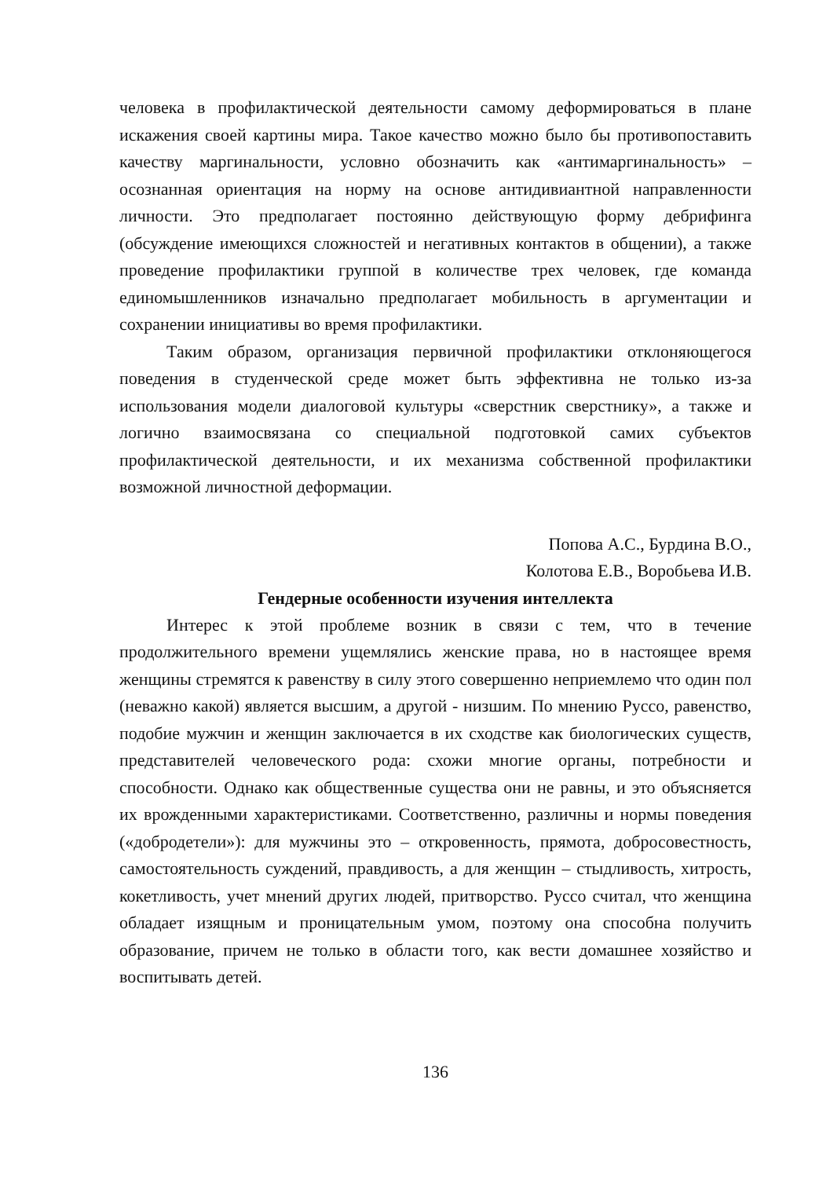человека в профилактической деятельности самому деформироваться в плане искажения своей картины мира. Такое качество можно было бы противопоставить качеству маргинальности, условно обозначить как «антимаргинальность» – осознанная ориентация на норму на основе антидивиантной направленности личности. Это предполагает постоянно действующую форму дебрифинга (обсуждение имеющихся сложностей и негативных контактов в общении), а также проведение профилактики группой в количестве трех человек, где команда единомышленников изначально предполагает мобильность в аргументации и сохранении инициативы во время профилактики.
Таким образом, организация первичной профилактики отклоняющегося поведения в студенческой среде может быть эффективна не только из-за использования модели диалоговой культуры «сверстник сверстнику», а также и логично взаимосвязана со специальной подготовкой самих субъектов профилактической деятельности, и их механизма собственной профилактики возможной личностной деформации.
Попова А.С., Бурдина В.О.,
Колотова Е.В., Воробьева И.В.
Гендерные особенности изучения интеллекта
Интерес к этой проблеме возник в связи с тем, что в течение продолжительного времени ущемлялись женские права, но в настоящее время женщины стремятся к равенству в силу этого совершенно неприемлемо что один пол (неважно какой) является высшим, а другой - низшим. По мнению Руссо, равенство, подобие мужчин и женщин заключается в их сходстве как биологических существ, представителей человеческого рода: схожи многие органы, потребности и способности. Однако как общественные существа они не равны, и это объясняется их врожденными характеристиками. Соответственно, различны и нормы поведения («добродетели»): для мужчины это – откровенность, прямота, добросовестность, самостоятельность суждений, правдивость, а для женщин – стыдливость, хитрость, кокетливость, учет мнений других людей, притворство. Руссо считал, что женщина обладает изящным и проницательным умом, поэтому она способна получить образование, причем не только в области того, как вести домашнее хозяйство и воспитывать детей.
136